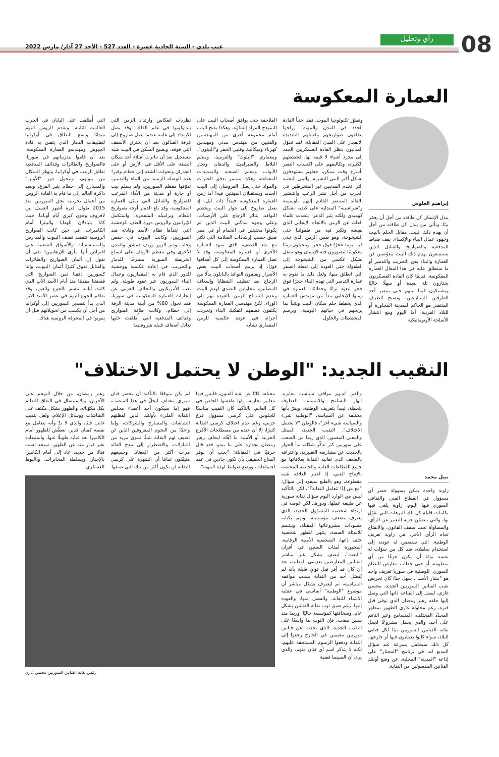08 رأي وتحليل
عنب بلدي - السنة الحادية عشرة - العدد 527 - الأحد 27 آذار/ مارس 2022
العمارة المعكوسة
إبراهيم العلوش
يبذل الإنسان كل طاقته من أجل أن يعمّر بيتًا، ويأتي من يبذل كل طاقته من أجل أن يهدم ذلك البيت. مقابل الحلم بالبيت وجهود عمال البناء والإكساء، يقف ضباط المدفعية والصواريخ والقنابل الذين يستمتعون بهدم ذلك البيت مقوّضين فن العمارة والبناء بفن التخريب والتدمير أو ما سنطلق عليه في هذا المقال العمارة المعكوسة. قديمًا كان القادة العسكريون يختارون تلة بعيدة أو سهلًا خاليًا ويشتبكون فيما بينهم حتى ينتصر أحد الطرفين المتنازعين، ويصبح الطرف المنتصر هو الحاكم للمدينة المجاورة أو للبلاد القريبة، أما اليوم ومع انتشار الأسلحة الأوتوماتيكية
وتطوّر تكنولوجيا الموت، فقد اختبأ القادة الجدد في المدن والبيوت، وراحوا يطلقون صواريخهم وقنابلهم الشديدة الانفجار على المدن المقابلة، لقد تحوّل المدنيون بنظر القادة العسكريين الجدد إلى مجرد أشياء لا قيمة لها، فخططهم الكثيرة، وتكاليفهم على اكتساب النصر بأسرع وقت ممكن، جعلهم يستهدفون بشكل أكبر البنى البشرية، والبنى التحتية التي تخدم المدنيين غير المنخرطين في الحرب من أجل نشر الرعب والتبشير بالقائد المنتصر القادم إليهم بأوسمته و"شراشيبه" المتدلية على كتفيه بشكل كوميدي ولكنه يثير الذعر! يتحدث علماء الفلك عن الزمن بالاتجاه الإيجابي الذي نعيشه ونكبر فيه من طفولتنا حتى الشيخوخة، وهو نفس الزمن الذي نبني فيه بيوتنا حجرًا فوق حجر. ويتخيلون زمنًا معكوسًا يتصورون فيه الإنسان وهو ينتقل بشكل عكسي من الشيخوخة إلى الطفولة حتى العودة إلى نقطة الصفر التي انطلق منها، ولعل ذلك ما تقوم به عمارة التدمير التي تهدم البناء حجرًا فوق حجر ليعود ترابًا وحطامًا. العمارة في زمنها الإيجابي تبدأ من مهندس العمارة الذي يخطط حلم سكان البيت ويتنبأ بما يريحهم في حياتهم اليومية، ويرسم المخططات والحلول
الملاحقة حتى يوافق أصحاب البيت على النموذج المراد إنشاؤه، وهكذا يفتح الباب أمام مجموعة أخرى من المهندسين والفنيين من مهندس مدني ومهندس كهرباء وميكانيك وفنيي الحفر و"البيتون"، ومعماري "البلوك" والقرميد، ومعلم البلاط والسيراميك والدهان ونجار الأبواب ومعلم الصحية والتمديدات المختلفة، وهكذا يستمر تدفق الخبرات والمواد حتى يصل العروسان إلى البيت الجديد ويستقبلان المهنئين فيه! أما زمن العمارة المعكوسة فيبدأ ذات ليل، إذ يصل صاروخ إلى جوار البيت ويحطم النوافذ، يتناثر الزجاج على الأرضيات، وعلى وجوه ساكني البيت الذين لم يكونوا مختبئين في الحمام أو في ممر ضيق حسب إرشادات السلامة التي تكثر مع بدء القصف، الذي يمهد للعمارة الأخرى أو العمارة المعكوسة. وقد لا تصل العمارة المعكوسة إلى كل أهدافها فورًا، إذ يرمم أصحاب البيت بعض الأضرار ويغلقون النوافذ بالنايلون بدلًا من الزجاج بعد تنظيف الشظايا وإسعاف المصابين، محاولين التصدي لهدم البيت وعدم السماح للزمن بالعودة بهم إلى الوراء. لكنّ مهندسي العمارة المعكوسة يكثفون قصفهم لتفكيك البناء وتخريب أجزائه في عودة عكسية للزمن المعماري تشابه
نظريات انعكاس وارتداد الزمن التي يتداولونها في علم الفلك، وقد يصل الارتداد إلى غايته عندما يصل صاروخ إلى غرفة الصالون بعد أن يخترق الأسقف التي فوقه، ويصبح السكن في البيت شبه مستحيل بعد أن تناثرت أشلاء أحد سكان الشقة على الأقل في الأرض أو على الجدران وتحولت الشقة إلى حطام وقبر! هذه الوصلة الزمنية من البناء والتدمير، تذوّقها معظم السوريين، ولم يسلم بيت أو حارة أو مدينة من الأداء المرعب للصواريخ والقنابل التي تمثل العمارة المعكوسة، وقد بلغ الدمار أوجه بصواريخ النظام وبراميله المتفجرة، واستكمل الإيرانيون والروس دورة العنف الوحشية التي ابتدأها نظام الأسد وقادته ضد السوريين، وكانت البيوت في حمص وحلب ودير الزور وريف دمشق والمدن الأخرى وفي معظم الأرياف على اتساع الخريطة السورية مسرحًا للدمار والتخريب، في إعادة عكسية ووحشية للدور الذي قام به المعماريون وعمال البناء السوريون عبر عقود طويلة. ولم يغب الأمريكيون والتحالف الغربي عن إنجازات العمارة المعكوسة في سوريا، فقد تحول 80% من أبنية مدينة الرقة إلى حطام، وكانت طاقة الصواريخ وقذائف المدفعية التي أُطلقت عليها تعادل أضعاف قنبلة هيروشيما
التي أُطلقت على اليابان في الحرب العالمية الثانية. ويقدم الروس اليوم ميدانًا واسع النطاق في أوكرانيا لتطبيقات الدمار الذي يتفنن به قادة الجيوش ومهندسو العمارة المعكوسة، بعد أن قاموا بتدريباتهم في سوريا، فالصواريخ والطائرات وقذائف المدفعية تطلق الرعب في أوكرانيا، وتهجّر السكان من بيوتهم، وتتحول دور "الأوبرا" والمسارح إلى حطام يثير الفزع، ويعيد ذاكرة العالم إلى ما قام به القادة الروس من أعمال تخريبية بحق السوريين منذ 2015 طوال فترة أشهر العسل بين لافروف وجون كيري أيام أوباما، حيث كانا يتبادلان الهدايا والبيتزا أمام الكاميرات، في حين كانت الصواريخ الروسية تتقصد قصف البيوت والمدارس والمستشفيات والأسواق الشعبية على افتراض أنها مأوى للإرهابيين! بقي أن نقول إن أثمان الصواريخ والطائرات والقنابل تفوق كثيرًا أثمان البيوت، وإننا كسوريين دفعنا ثمن الصواريخ التي قصفتنا مقدمًا منذ أيام الأسد الأب الذي كانت أيامه تتسم بالجوع والعوز، وقد تفاقم الجوع اليوم في عصر الأسد الابن الذي بدأ بتصدير السوريين إلى أوكرانيا من أجل أن يكسب من تحويلاتهم قبل أن يموتوا في المحرقة الروسية هناك.
النقيب الجديد: "الوطن لا يحتمل الاختلاف"
نبيل محمد
زاوية واحدة يمكن بسهولة حصر أي مسؤول في القطاع الفني والثقافي السوري فيها اليوم، زاوية يلغي فيها بكلمات قليلة كل تلك الترهات التي تقوّل بها، والتي تتضمّن حرية التعبير عن الرأي، والمساواة تحت سقف القانون، والانفتاح تجاه الرأي الآخر، هي زاوية تعريف الوطنية، التي ستضمن له عودته إلى استخدام سلطته، ضد كل من سوّلت له نفسه يومًا أن يكون جزءًا من أي منظومة، أو حتى خطاب معارض للنظام السوري. للوطنية في سوريا تعريف واحد هو "بشار الأسد". سهل جدًا كان تحريض نقيب الفنانين السوريين الجديد، محسن غازي، ليصل إلى القناعة ذاتها التي وصل إليها خلفه زهير رمضان الذي توفي قبل فترة، رغم محاولة غازي الظهور بمظهر المجدّد المختلف، المتسامح وغير الناقم على أحد، والذي يحمل مشروعًا لجعل نقابة الفنانين السوريين بيتًا لكل فناني البلاد، سواء كانوا يعيشون فيها أو خارجها. كل ذلك سيختفي بسرعة عند سؤال المذيع له، في برنامج "المختار" على إذاعة "المدينة" المحلية، عن وضع أولئك الفنانين المفصولين من النقابة،
والذين لديهم مواقف سياسية مغايرة. انهار التسامح والابتسامة العطوفة بلحظة، ليبدأ بتعريف الوطنية، ويقرّ بأنها مختلفة عن السياسة، "الوطنية شيء والسياسة شيء آخر"، فالوطن "لا يحتمل الاختلاف". النقيب الجديد، الممثل والمغني المغمور، الذي ربما من الصعب على سوريين كثر تذكّر شكله، بدأ الحوار بالحديث عن مشاريعه التغييرية، واعترافه بالضعف الذي تعانيه النقابة بعلاقاتها مع جميع القطاعات العامة والخاصة المختصة بالإنتاج الفني، إذ اعتبر العلاقة شبه مقطوعة، وهو بالطبع سيقود إلى سؤال: "مع من إذًا تتعامل النقابة؟"، لكن بالتأكيد ليس من الوارد اليوم سؤال نقابة سورية عن طبيعة عملها، ودورها. لكن غوصه في ارتداء شخصية المسؤول الجديد، الذي يعترف بضعف مؤسسته، ويهم بكتابة مسودات مشروعاتها المقبلة، ويبتسم للأسئلة الصعبة، ينتهي لتظهر شخصية خلفه ذاتها، الشخصية الأمنية الرقابية، المخبوزة لمئات السنين في أفران "البعث"، ليصف بشكل غير مباشر الفنانين المعارضين بعديمي الوطنية، بعد أن كان قد أقر قبل ثوانٍ قليلة بأنه لم يُفصَل أحد من النقابة بسبب مواقفه السياسية، ثم ليعترف بشكل مباشر أن موضوع "الوطنية" أساسي في عقلية الانتماء للنقابة، والفصل منها، والعودة إليها. رغم ضيق ثوب نقابة الفنانين بشكل عام، وسخافتها كمؤسسة حاليًا، وربما منذ سنين مضت، فإن الثوب بدا واسعًا على النقيب الجديد، الذي تحدث عن فنانين سوريين مقيمين في الخارج رجعوا إلى النقابة ودفعوا الرسوم المستحقة عليهم، لكنه لا يتذكر اسم أي فنان منهم، والذي يرى أن السينما قضية
مختلفة كليًا عن بقية الفنون، فليس فيها معايير تجارية، ولها طقسها الخاص في كل العالم. بالتأكيد كان النقيب مناسبًا للجلوس على كرسي مسؤول فرع حزبي، رغم عدم اختلاف كرسي النقابة كثيرًا، إلا أن عنده من مصطلحات الأفرع الحزبية أو الأمنية ما أهّله ليخلف زهير رمضان بجدارة على ما يبدو. فقد قال حرفيًا في المقابلة: "يجب أن نوفر المناخ الحقيقي بأن نكون جادين في عقد اجتماعات، ووضع ضوابط لهذه المهنة".
لم يكن متوقعًا بالتأكيد أن يحضر فنان سوري مختلف ليحلّ في هذا المنصب، فهو إما سيكون أحد أعضاء مجلس النقابة المليء بأولئك الذين لفظتهم الشاشات والمسارح والشركات، وإما واحدًا من النجوم المعروفين الذين لن تضيف لهم النقابة شيئًا سوى مزيد من التنازلات، والاضطرار إلى مدح القائد مرات أكثر من المعتاد. وجميعهم متيقّنون تمامًا أن الشهرة على كرسي النقابة لن تكون أكثر من تلك التي صنعها
زهير رمضان، من خلال التهجم على الآخرين، والاستبسال في النفاق للنظام بكل مكوّناته، والظهور بشكل مكثف على الشاشات ووسائل الإعلام، ولعل لنقيب غائب فنيًا، والذي لا بدّ وأنه يتعامل مع نفسه كفنان قدير، تعطّش للظهور أمام الكاميرا بعد غيابه طويلًا عنها، واستبعاده بغير قرار منه عن الظهور. سيجد نفسه فنانًا من جديد، عاد إلى أمام الكاميرا بالإجبار، وبسلطة المخابرات، وبالبوط العسكري.
رئيس نقابة الفنانين السوريين محسن غازي